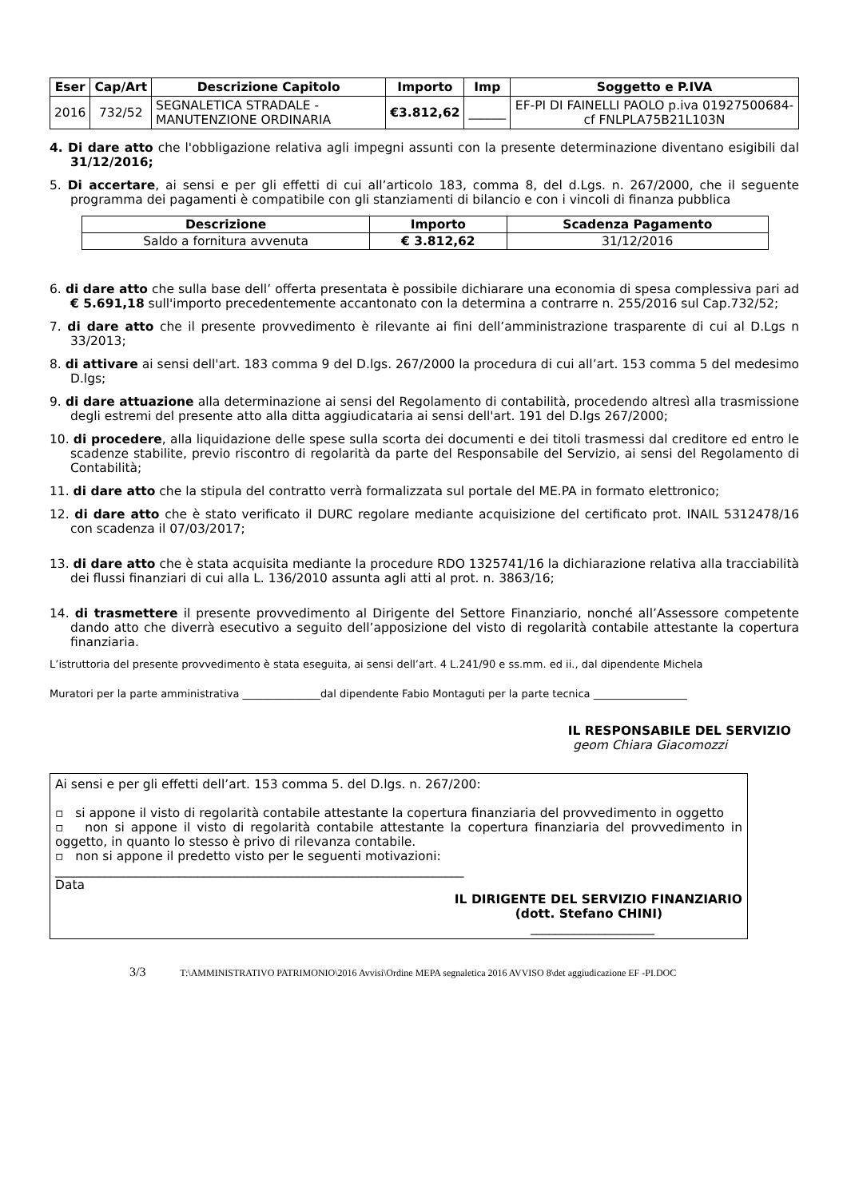| Eser | Cap/Art | Descrizione Capitolo | Importo | Imp | Soggetto e P.IVA |
| --- | --- | --- | --- | --- | --- |
| 2016 | 732/52 | SEGNALETICA STRADALE - MANUTENZIONE ORDINARIA | €3.812,62 | ______ | EF-PI DI FAINELLI PAOLO p.iva 01927500684- cf FNLPLA75B21L103N |
4. Di dare atto che l'obbligazione relativa agli impegni assunti con la presente determinazione diventano esigibili dal 31/12/2016;
5. Di accertare, ai sensi e per gli effetti di cui all’articolo 183, comma 8, del d.Lgs. n. 267/2000, che il seguente programma dei pagamenti è compatibile con gli stanziamenti di bilancio e con i vincoli di finanza pubblica
| Descrizione | Importo | Scadenza Pagamento |
| --- | --- | --- |
| Saldo a fornitura avvenuta | € 3.812,62 | 31/12/2016 |
6. di dare atto che sulla base dell’ offerta presentata è possibile dichiarare una economia di spesa complessiva pari ad € 5.691,18 sull'importo precedentemente accantonato con la determina a contrarre n. 255/2016 sul Cap.732/52;
7. di dare atto che il presente provvedimento è rilevante ai fini dell’amministrazione trasparente di cui al D.Lgs n 33/2013;
8. di attivare ai sensi dell'art. 183 comma 9 del D.lgs. 267/2000 la procedura di cui all’art. 153 comma 5 del medesimo D.lgs;
9. di dare attuazione alla determinazione ai sensi del Regolamento di contabilità, procedendo altresì alla trasmissione degli estremi del presente atto alla ditta aggiudicataria ai sensi dell'art. 191 del D.lgs 267/2000;
10. di procedere, alla liquidazione delle spese sulla scorta dei documenti e dei titoli trasmessi dal creditore ed entro le scadenze stabilite, previo riscontro di regolarità da parte del Responsabile del Servizio, ai sensi del Regolamento di Contabilità;
11. di dare atto che la stipula del contratto verrà formalizzata sul portale del ME.PA in formato elettronico;
12. di dare atto che è stato verificato il DURC regolare mediante acquisizione del certificato prot. INAIL 5312478/16 con scadenza il 07/03/2017;
13. di dare atto che è stata acquisita mediante la procedure RDO 1325741/16 la dichiarazione relativa alla tracciabilità dei flussi finanziari di cui alla L. 136/2010 assunta agli atti al prot. n. 3863/16;
14. di trasmettere il presente provvedimento al Dirigente del Settore Finanziario, nonché all’Assessore competente dando atto che diverrà esecutivo a seguito dell’apposizione del visto di regolarità contabile attestante la copertura finanziaria.
L’istruttoria del presente provvedimento è stata eseguita, ai sensi dell’art. 4 L.241/90 e ss.mm. ed ii., dal dipendente Michela
Muratori per la parte amministrativa _______________dal dipendente Fabio Montaguti per la parte tecnica __________________
IL RESPONSABILE DEL SERVIZIO
geom Chiara Giacomozzi
Ai sensi e per gli effetti dell’art. 153 comma 5. del D.lgs. n. 267/200:
▫ si appone il visto di regolarità contabile attestante la copertura finanziaria del provvedimento in oggetto
▫ non si appone il visto di regolarità contabile attestante la copertura finanziaria del provvedimento in oggetto, in quanto lo stesso è privo di rilevanza contabile.
▫ non si appone il predetto visto per le seguenti motivazioni:
__________________________________________________________________
Data
IL DIRIGENTE DEL SERVIZIO FINANZIARIO
(dott. Stefano CHINI)
____________________
3/3 T:\AMMINISTRATIVO PATRIMONIO\2016 Avvisi\Ordine MEPA segnaletica 2016 AVVISO 8\det aggiudicazione EF -PI.DOC